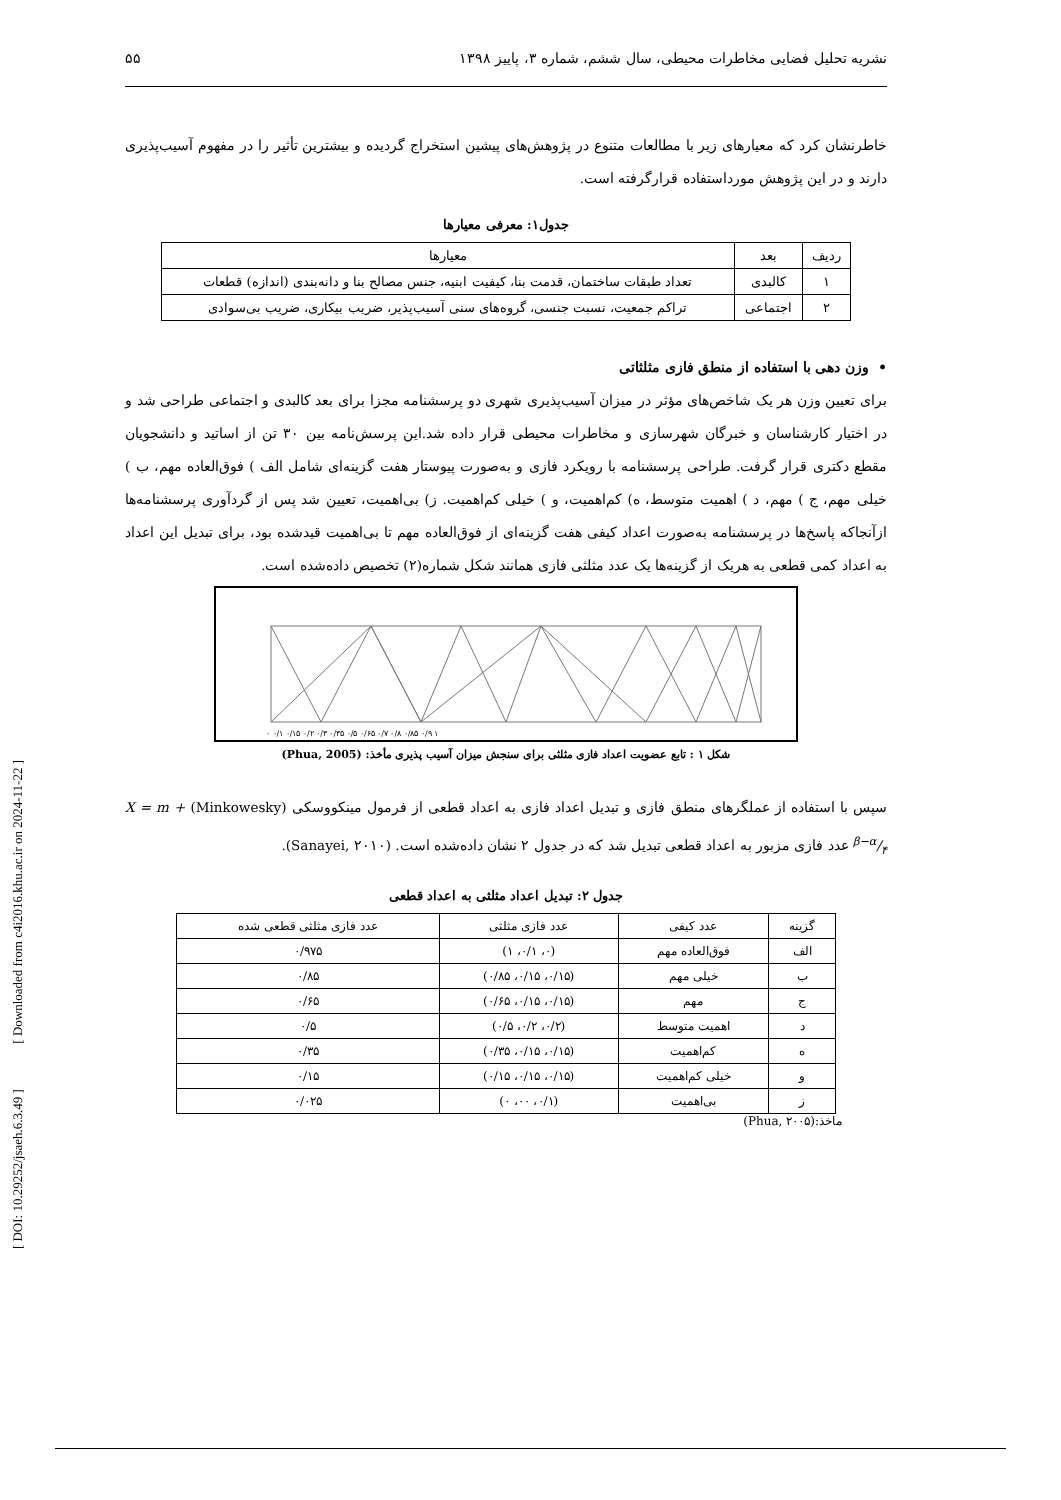نشریه تحلیل فضایی مخاطرات محیطی، سال ششم، شماره ۳، پاییز ۱۳۹۸ ۵۵
خاطرنشان کرد که معیارهای زیر با مطالعات متنوع در پژوهش‌های پیشین استخراج گردیده و بیشترین تأثیر را در مفهوم آسیب‌پذیری دارند و در این پژوهش مورداستفاده قرارگرفته است.
جدول۱: معرفی معیارها
| ردیف | بعد | معیارها |
| --- | --- | --- |
| ۱ | کالبدی | تعداد طبقات ساختمان، قدمت بنا، کیفیت ابنیه، جنس مصالح بنا و دانه‌بندی (اندازه) قطعات |
| ۲ | اجتماعی | تراکم جمعیت، نسبت جنسی، گروه‌های سنی آسیب‌پذیر، ضریب بیکاری، ضریب بی‌سوادی |
• وزن دهی با استفاده از منطق فازی مثلثاتی
برای تعیین وزن هر یک شاخص‌های مؤثر در میزان آسیب‌پذیری شهری دو پرسشنامه مجزا برای بعد کالبدی و اجتماعی طراحی شد و در اختیار کارشناسان و خبرگان شهرسازی و مخاطرات محیطی قرار داده شد.این پرسش‌نامه بین ۳۰ تن از اساتید و دانشجویان مقطع دکتری قرار گرفت. طراحی پرسشنامه با رویکرد فازی و به‌صورت پیوستار هفت گزینه‌ای شامل الف ) فوق‌العاده مهم، ب ) خیلی مهم، ج ) مهم، د ) اهمیت متوسط، ه) کم‌اهمیت، و ) خیلی کم‌اهمیت. ز) بی‌اهمیت، تعیین شد پس از گردآوری پرسشنامه‌ها ازآنجاکه پاسخ‌ها در پرسشنامه به‌صورت اعداد کیفی هفت گزینه‌ای از فوق‌العاده مهم تا بی‌اهمیت قیدشده بود، برای تبدیل این اعداد به اعداد کمی قطعی به هریک از گزینه‌ها یک عدد مثلثی فازی همانند شکل شماره(۲) تخصیص داده‌شده است.
۰ ۰/۱ ۰/۱۵ ۰/۲ ۰/۳ ۰/۳۵ ۰/۵ ۰/۶۵ ۰/۷ ۰/۸ ۰/۸۵ ۰/۹ ۱
شکل ۱ : تابع عضویت اعداد فازی مثلثی برای سنجش میزان آسیب پذیری مأخذ: (Phua, 2005)
سپس با استفاده از عملگرهای منطق فازی و تبدیل اعداد فازی به اعداد قطعی از فرمول مینکووسکی (Minkowesky) X = m + β−α/۴ عدد فازی مزبور به اعداد قطعی تبدیل شد که در جدول ۲ نشان داده‌شده است. (Sanayei, ۲۰۱۰).
جدول ۲: تبدیل اعداد مثلثی به اعداد قطعی
| گزینه | عدد کیفی | عدد فازی مثلثی | عدد فازی مثلثی قطعی شده |
| --- | --- | --- | --- |
| الف | فوق‌العاده مهم | (۰، ۰/۱، ۱) | ۰/۹۷۵ |
| ب | خیلی مهم | (۰/۱۵، ۰/۱۵، ۰/۸۵) | ۰/۸۵ |
| ج | مهم | (۰/۱۵، ۰/۱۵، ۰/۶۵) | ۰/۶۵ |
| د | اهمیت متوسط | (۰/۲، ۰/۲، ۰/۵) | ۰/۵ |
| ه | کم‌اهمیت | (۰/۱۵، ۰/۱۵، ۰/۳۵) | ۰/۳۵ |
| و | خیلی کم‌اهمیت | (۰/۱۵، ۰/۱۵، ۰/۱۵) | ۰/۱۵ |
| ز | بی‌اهمیت | (۰/۱، ۰۰، ۰) | ۰/۰۲۵ |
ماخذ:(Phua, ۲۰۰۵)
[ DOI: 10.29252/jsaeh.6.3.49 ] [ Downloaded from c4i2016.khu.ac.ir on 2024-11-22 ]